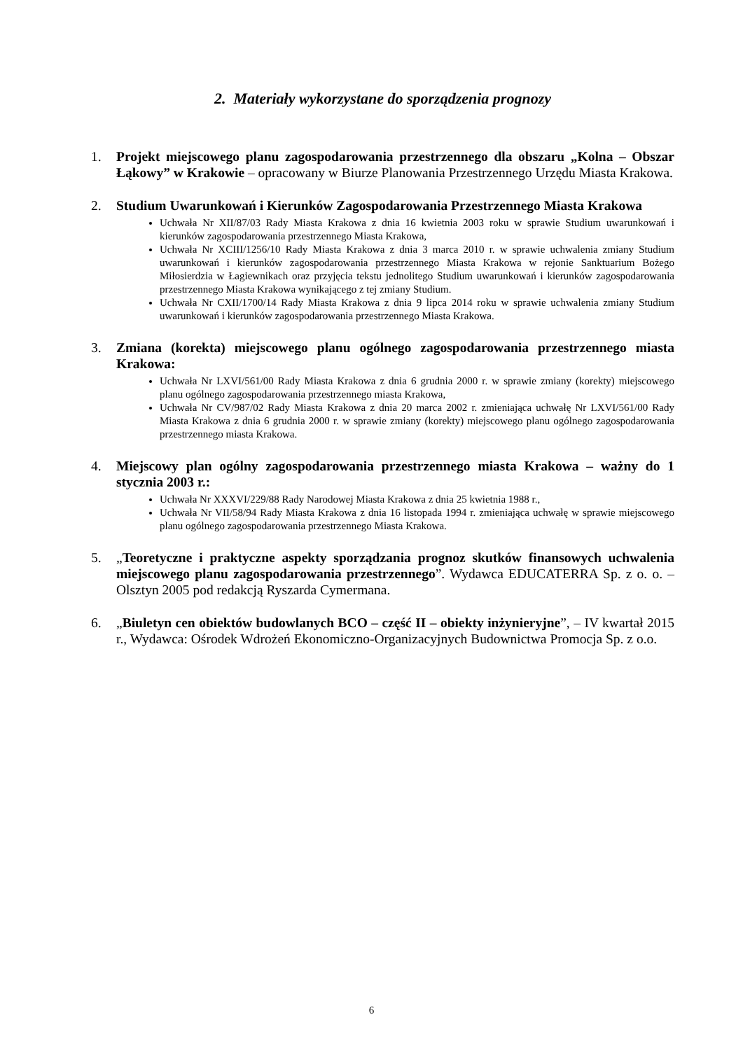2. Materiały wykorzystane do sporządzenia prognozy
1. Projekt miejscowego planu zagospodarowania przestrzennego dla obszaru „Kolna – Obszar Łąkowy” w Krakowie – opracowany w Biurze Planowania Przestrzennego Urzędu Miasta Krakowa.
2. Studium Uwarunkowań i Kierunków Zagospodarowania Przestrzennego Miasta Krakowa
Uchwała Nr XII/87/03 Rady Miasta Krakowa z dnia 16 kwietnia 2003 roku w sprawie Studium uwarunkowań i kierunków zagospodarowania przestrzennego Miasta Krakowa,
Uchwała Nr XCIII/1256/10 Rady Miasta Krakowa z dnia 3 marca 2010 r. w sprawie uchwalenia zmiany Studium uwarunkowań i kierunków zagospodarowania przestrzennego Miasta Krakowa w rejonie Sanktuarium Bożego Miłosierdzia w Łagiewnikach oraz przyjęcia tekstu jednolitego Studium uwarunkowań i kierunków zagospodarowania przestrzennego Miasta Krakowa wynikającego z tej zmiany Studium.
Uchwała Nr CXII/1700/14 Rady Miasta Krakowa z dnia 9 lipca 2014 roku w sprawie uchwalenia zmiany Studium uwarunkowań i kierunków zagospodarowania przestrzennego Miasta Krakowa.
3. Zmiana (korekta) miejscowego planu ogólnego zagospodarowania przestrzennego miasta Krakowa:
Uchwała Nr LXVI/561/00 Rady Miasta Krakowa z dnia 6 grudnia 2000 r. w sprawie zmiany (korekty) miejscowego planu ogólnego zagospodarowania przestrzennego miasta Krakowa,
Uchwała Nr CV/987/02 Rady Miasta Krakowa z dnia 20 marca 2002 r. zmieniająca uchwałę Nr LXVI/561/00 Rady Miasta Krakowa z dnia 6 grudnia 2000 r. w sprawie zmiany (korekty) miejscowego planu ogólnego zagospodarowania przestrzennego miasta Krakowa.
4. Miejscowy plan ogólny zagospodarowania przestrzennego miasta Krakowa – ważny do 1 stycznia 2003 r.:
Uchwała Nr XXXVI/229/88 Rady Narodowej Miasta Krakowa z dnia 25 kwietnia 1988 r.,
Uchwała Nr VII/58/94 Rady Miasta Krakowa z dnia 16 listopada 1994 r. zmieniająca uchwałę w sprawie miejscowego planu ogólnego zagospodarowania przestrzennego Miasta Krakowa.
5. „Teoretyczne i praktyczne aspekty sporządzania prognoz skutków finansowych uchwalenia miejscowego planu zagospodarowania przestrzennego”. Wydawca EDUCATERRA Sp. z o. o. – Olsztyn 2005 pod redakcją Ryszarda Cymermana.
6. „Biuletyn cen obiektów budowlanych BCO – część II – obiekty inżynieryjne”, – IV kwartał 2015 r., Wydawca: Ośrodek Wdrożeń Ekonomiczno-Organizacyjnych Budownictwa Promocja Sp. z o.o.
6